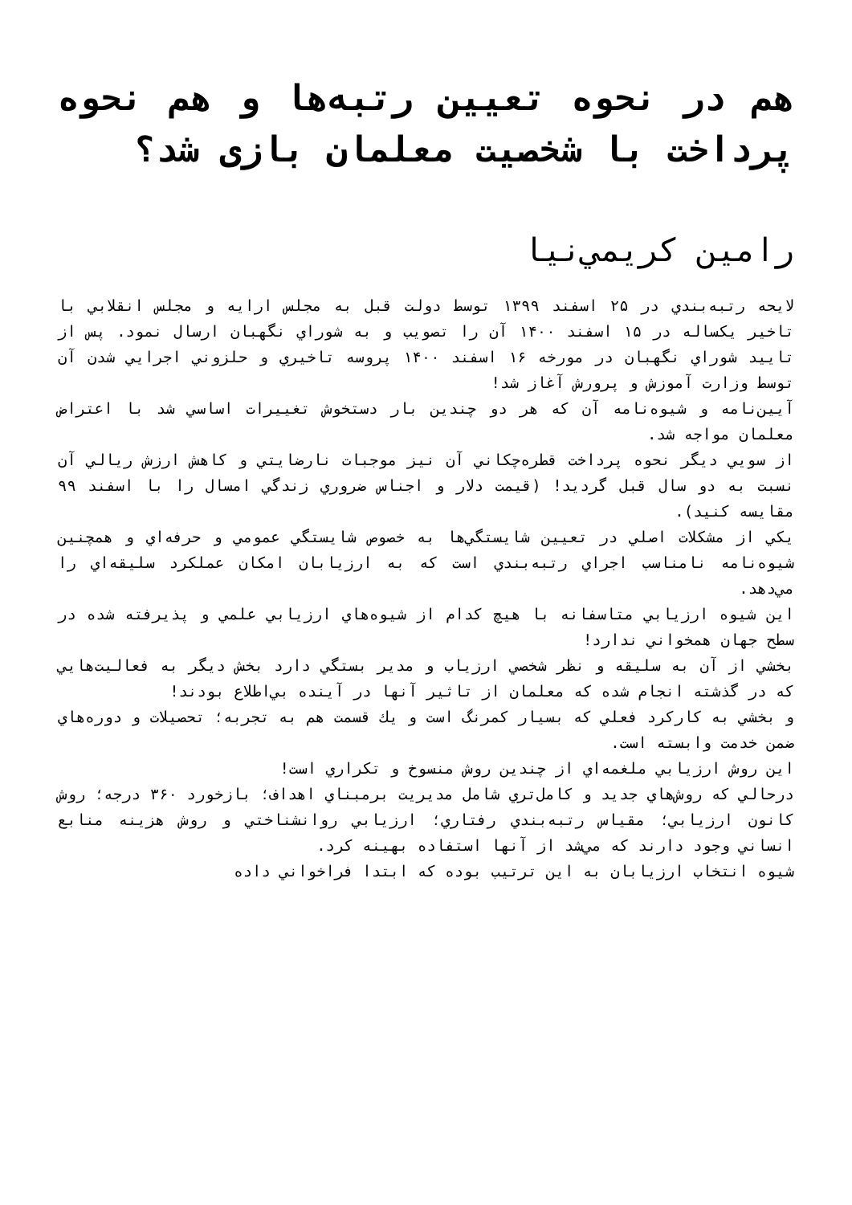هم در نحوه تعيين رتبه‌ها و هم نحوه پرداخت با شخصيت معلمان بازی شد؟
رامين كريمي‌نيا
لايحه رتبه‌بندي در ۲۵ اسفند ۱۳۹۹ توسط دولت قبل به مجلس ارايه و مجلس انقلابي با تاخير يكساله در ۱۵ اسفند ۱۴۰۰ آن را تصويب و به شوراي نگهبان ارسال نمود. پس از تاييد شوراي نگهبان در مورخه ۱۶ اسفند ۱۴۰۰ پروسه تاخيري و حلزوني اجرايي شدن آن توسط وزارت آموزش و پرورش آغاز شد!
آيين‌نامه و شيوه‌نامه آن كه هر دو چندين بار دستخوش تغييرات اساسي شد با اعتراض معلمان مواجه شد.
از سويي ديگر نحوه پرداخت قطره‌چكاني آن نيز موجبات نارضايتي و كاهش ارزش ريالي آن نسبت به دو سال قبل گرديد! (قيمت دلار و اجناس ضروري زندگي امسال را با اسفند ۹۹ مقايسه كنيد).
يكي از مشكلات اصلي در تعيين شايستگي‌ها به خصوص شايستگي عمومي و حرفه‌اي و همچنين شيوه‌نامه نامناسب اجراي رتبه‌بندي است كه به ارزيابان امكان عملكرد سليقه‌اي را مي‌دهد.
اين شيوه ارزيابي متاسفانه با هيچ كدام از شيوه‌هاي ارزيابي علمي و پذيرفته شده در سطح جهان همخواني ندارد!
بخشي از آن به سليقه و نظر شخصي ارزياب و مدير بستگي دارد بخش ديگر به فعاليت‌هايي كه در گذشته انجام شده كه معلمان از تاثير آنها در آينده بي‌اطلاع بودند!
و بخشي به كاركرد فعلي كه بسيار كمرنگ است و يك قسمت هم به تجربه؛ تحصيلات و دوره‌هاي ضمن خدمت وابسته است.
اين روش ارزيابي ملغمه‌اي از چندين روش منسوخ و تكراري است!
درحالي كه روش‌هاي جديد و كامل‌تري شامل مديريت برمبناي اهداف؛ بازخورد ۳۶۰ درجه؛ روش كانون ارزيابي؛ مقياس رتبه‌بندي رفتاري؛ ارزيابي روانشناختي و روش هزينه منابع انساني وجود دارند كه مي‌شد از آنها استفاده بهينه كرد.
شيوه انتخاب ارزيابان به اين ترتيب بوده كه ابتدا فراخواني داده